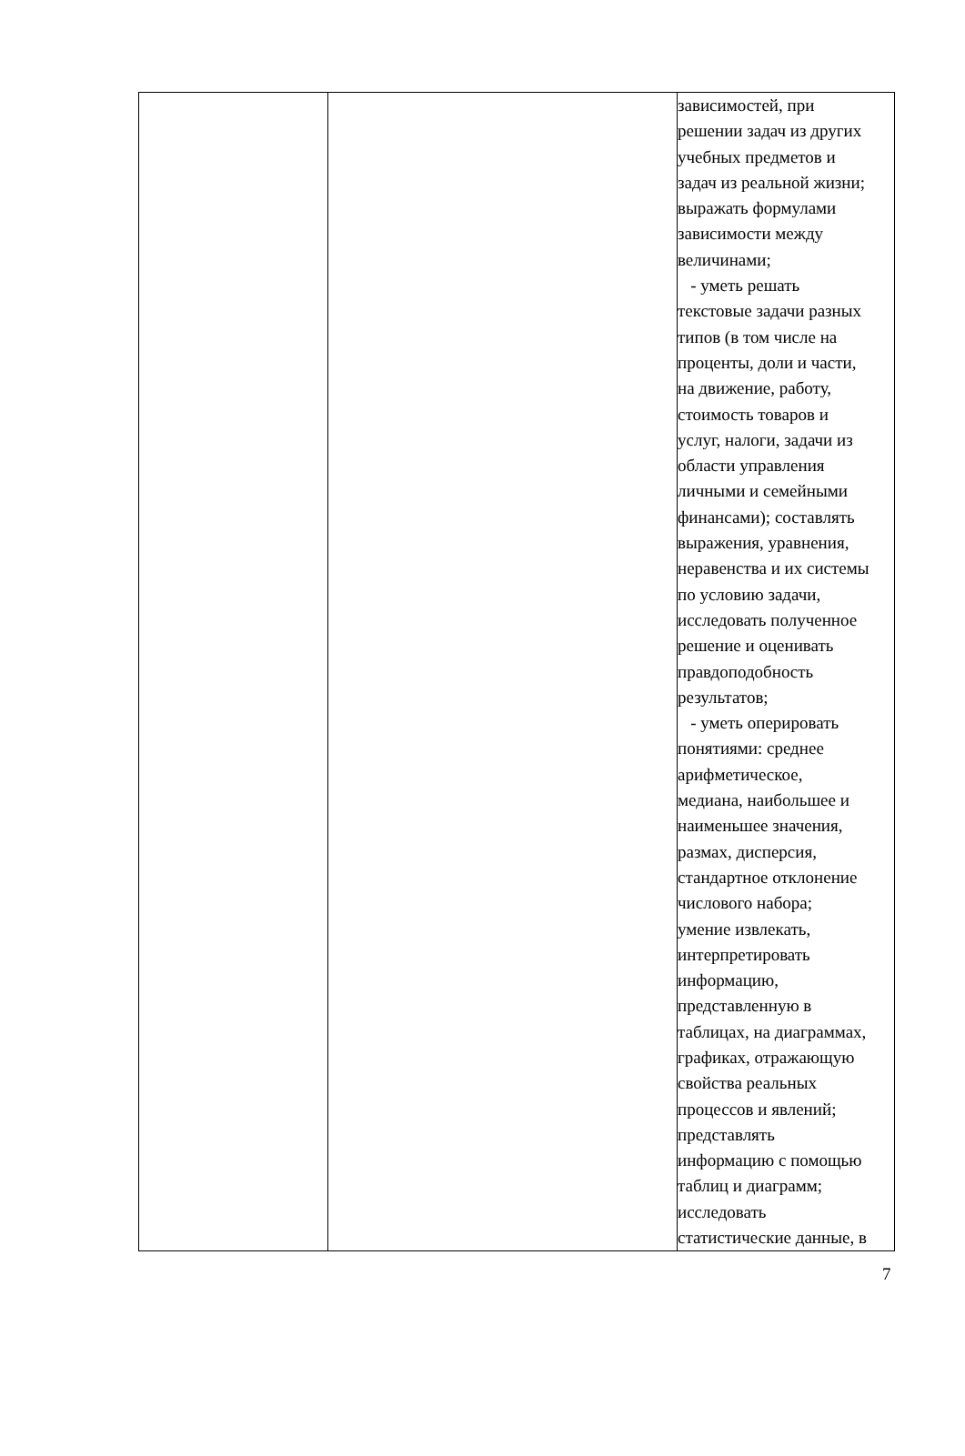| | | зависимостей, при решении задач из других учебных предметов и задач из реальной жизни; выражать формулами зависимости между величинами; - уметь решать текстовые задачи разных типов (в том числе на проценты, доли и части, на движение, работу, стоимость товаров и услуг, налоги, задачи из области управления личными и семейными финансами); составлять выражения, уравнения, неравенства и их системы по условию задачи, исследовать полученное решение и оценивать правдоподобность результатов; - уметь оперировать понятиями: среднее арифметическое, медиана, наибольшее и наименьшее значения, размах, дисперсия, стандартное отклонение числового набора; умение извлекать, интерпретировать информацию, представленную в таблицах, на диаграммах, графиках, отражающую свойства реальных процессов и явлений; представлять информацию с помощью таблиц и диаграмм; исследовать статистические данные, в |
7